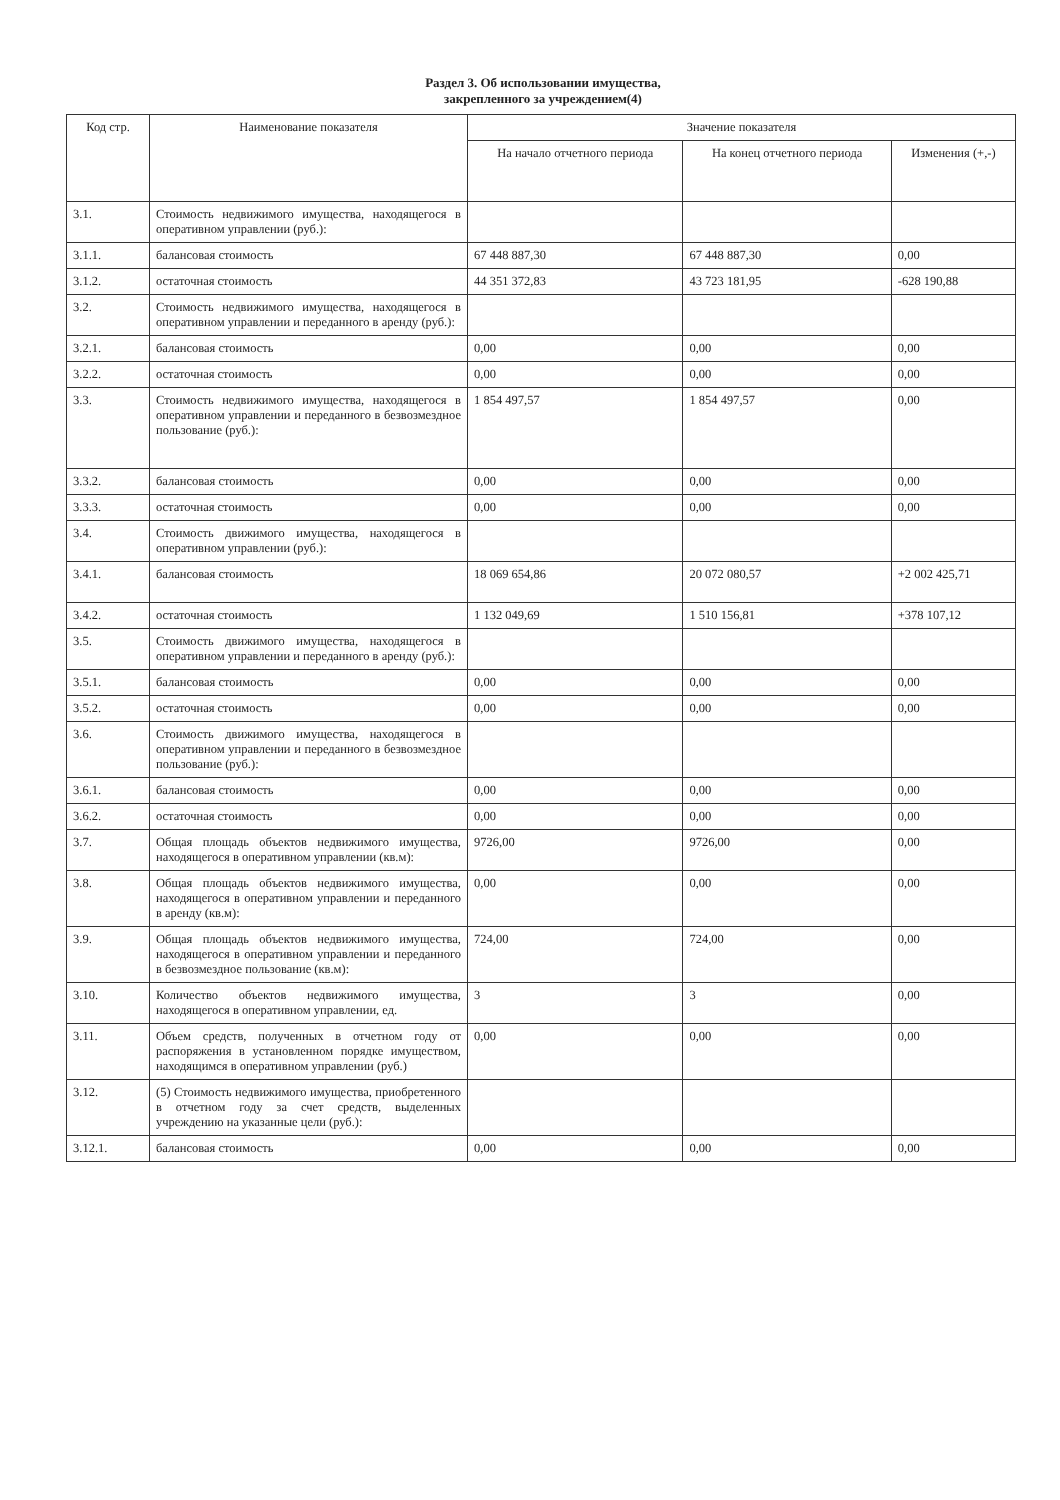Раздел 3. Об использовании имущества,
закрепленного за учреждением(4)
| Код стр. | Наименование показателя | Значение показателя | | |
| --- | --- | --- | --- | --- |
| | | На начало отчетного периода | На конец отчетного периода | Изменения (+,-) |
| 3.1. | Стоимость недвижимого имущества, находящегося в оперативном управлении (руб.): | | | |
| 3.1.1. | балансовая стоимость | 67 448 887,30 | 67 448 887,30 | 0,00 |
| 3.1.2. | остаточная стоимость | 44 351 372,83 | 43 723 181,95 | -628 190,88 |
| 3.2. | Стоимость недвижимого имущества, находящегося в оперативном управлении и переданного в аренду (руб.): | | | |
| 3.2.1. | балансовая стоимость | 0,00 | 0,00 | 0,00 |
| 3.2.2. | остаточная стоимость | 0,00 | 0,00 | 0,00 |
| 3.3. | Стоимость недвижимого имущества, находящегося в оперативном управлении и переданного в безвозмездное пользование (руб.): | 1 854 497,57 | 1 854 497,57 | 0,00 |
| 3.3.2. | балансовая стоимость | 0,00 | 0,00 | 0,00 |
| 3.3.3. | остаточная стоимость | 0,00 | 0,00 | 0,00 |
| 3.4. | Стоимость движимого имущества, находящегося в оперативном управлении (руб.): | | | |
| 3.4.1. | балансовая стоимость | 18 069 654,86 | 20 072 080,57 | +2 002 425,71 |
| 3.4.2. | остаточная стоимость | 1 132 049,69 | 1 510 156,81 | +378 107,12 |
| 3.5. | Стоимость движимого имущества, находящегося в оперативном управлении и переданного в аренду (руб.): | | | |
| 3.5.1. | балансовая стоимость | 0,00 | 0,00 | 0,00 |
| 3.5.2. | остаточная стоимость | 0,00 | 0,00 | 0,00 |
| 3.6. | Стоимость движимого имущества, находящегося в оперативном управлении и переданного в безвозмездное пользование (руб.): | | | |
| 3.6.1. | балансовая стоимость | 0,00 | 0,00 | 0,00 |
| 3.6.2. | остаточная стоимость | 0,00 | 0,00 | 0,00 |
| 3.7. | Общая площадь объектов недвижимого имущества, находящегося в оперативном управлении (кв.м): | 9726,00 | 9726,00 | 0,00 |
| 3.8. | Общая площадь объектов недвижимого имущества, находящегося в оперативном управлении и переданного в аренду (кв.м): | 0,00 | 0,00 | 0,00 |
| 3.9. | Общая площадь объектов недвижимого имущества, находящегося в оперативном управлении и переданного в безвозмездное пользование (кв.м): | 724,00 | 724,00 | 0,00 |
| 3.10. | Количество объектов недвижимого имущества, находящегося в оперативном управлении, ед. | 3 | 3 | 0,00 |
| 3.11. | Объем средств, полученных в отчетном году от распоряжения в установленном порядке имуществом, находящимся в оперативном управлении (руб.) | 0,00 | 0,00 | 0,00 |
| 3.12. | (5) Стоимость недвижимого имущества, приобретенного в отчетном году за счет средств, выделенных учреждению на указанные цели (руб.): | | | |
| 3.12.1. | балансовая стоимость | 0,00 | 0,00 | 0,00 |